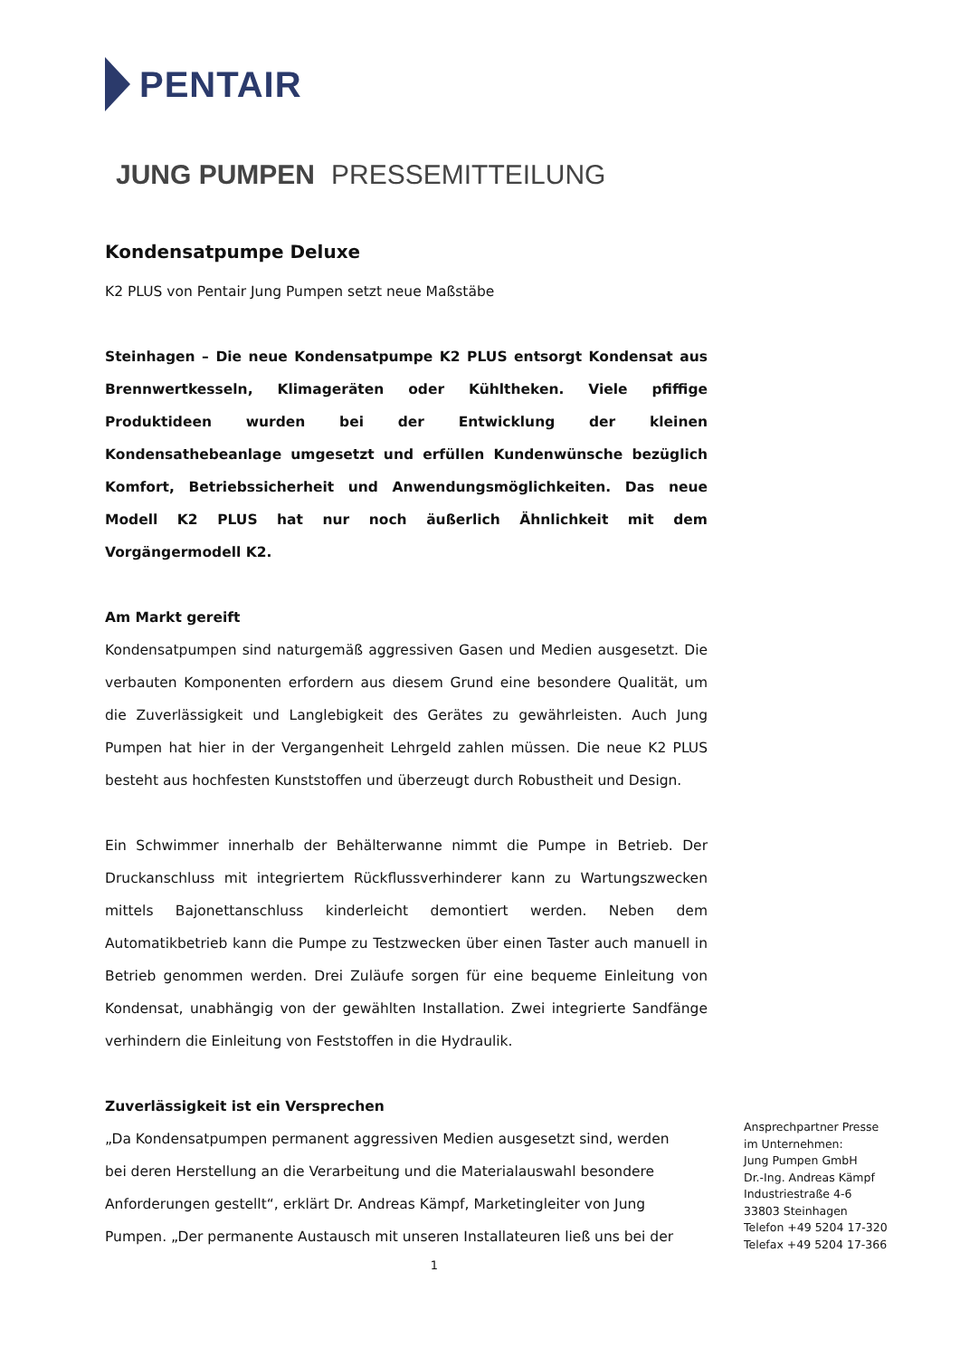PENTAIR
JUNG PUMPEN PRESSEMITTEILUNG
Kondensatpumpe Deluxe
K2 PLUS von Pentair Jung Pumpen setzt neue Maßstäbe
Steinhagen – Die neue Kondensatpumpe K2 PLUS entsorgt Kondensat aus Brennwertkesseln, Klimageräten oder Kühltheken. Viele pfiffige Produktideen wurden bei der Entwicklung der kleinen Kondensathebeanlage umgesetzt und erfüllen Kundenwünsche bezüglich Komfort, Betriebssicherheit und Anwendungsmöglichkeiten. Das neue Modell K2 PLUS hat nur noch äußerlich Ähnlichkeit mit dem Vorgängermodell K2.
Am Markt gereift
Kondensatpumpen sind naturgemäß aggressiven Gasen und Medien ausgesetzt. Die verbauten Komponenten erfordern aus diesem Grund eine besondere Qualität, um die Zuverlässigkeit und Langlebigkeit des Gerätes zu gewährleisten. Auch Jung Pumpen hat hier in der Vergangenheit Lehrgeld zahlen müssen. Die neue K2 PLUS besteht aus hochfesten Kunststoffen und überzeugt durch Robustheit und Design.
Ein Schwimmer innerhalb der Behälterwanne nimmt die Pumpe in Betrieb. Der Druckanschluss mit integriertem Rückflussverhinderer kann zu Wartungszwecken mittels Bajonettanschluss kinderleicht demontiert werden. Neben dem Automatikbetrieb kann die Pumpe zu Testzwecken über einen Taster auch manuell in Betrieb genommen werden. Drei Zuläufe sorgen für eine bequeme Einleitung von Kondensat, unabhängig von der gewählten Installation. Zwei integrierte Sandfänge verhindern die Einleitung von Feststoffen in die Hydraulik.
Zuverlässigkeit ist ein Versprechen
„Da Kondensatpumpen permanent aggressiven Medien ausgesetzt sind, werden bei deren Herstellung an die Verarbeitung und die Materialauswahl besondere Anforderungen gestellt“, erklärt Dr. Andreas Kämpf, Marketingleiter von Jung Pumpen. „Der permanente Austausch mit unseren Installateuren ließ uns bei der
Ansprechpartner Presse
im Unternehmen:
Jung Pumpen GmbH
Dr.-Ing. Andreas Kämpf
Industriestraße 4-6
33803 Steinhagen
Telefon +49 5204 17-320
Telefax +49 5204 17-366
1